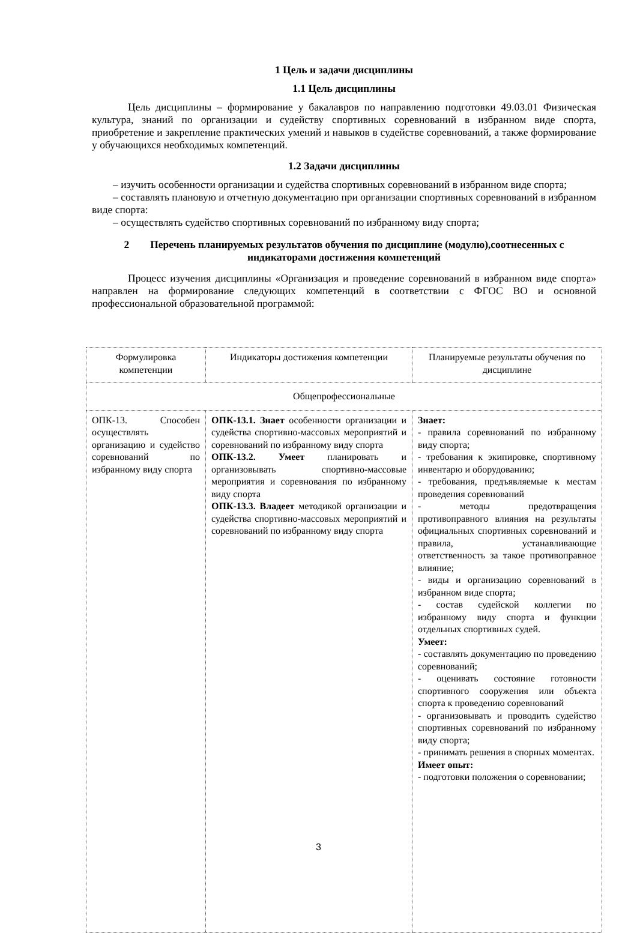1 Цель и задачи дисциплины
1.1 Цель дисциплины
Цель дисциплины – формирование у бакалавров по направлению подготовки 49.03.01 Физическая культура, знаний по организации и судейству спортивных соревнований в избранном виде спорта, приобретение и закрепление практических умений и навыков в судействе соревнований, а также формирование у обучающихся необходимых компетенций.
1.2 Задачи дисциплины
– изучить особенности организации и судейства спортивных соревнований в избранном виде спорта;
– составлять плановую и отчетную документацию при организации спортивных соревнований в избранном виде спорта:
– осуществлять судейство спортивных соревнований по избранному виду спорта;
2 Перечень планируемых результатов обучения по дисциплине (модулю),соотнесенных с индикаторами достижения компетенций
Процесс изучения дисциплины «Организация и проведение соревнований в избранном виде спорта» направлен на формирование следующих компетенций в соответствии с ФГОС ВО и основной профессиональной образовательной программой:
| Формулировка компетенции | Индикаторы достижения компетенции | Планируемые результаты обучения по дисциплине |
| Общепрофессиональные | | |
| ОПК-13. Способен осуществлять организацию и судейство соревнований по избранному виду спорта | ОПК-13.1. Знает особенности организации и судейства спортивно-массовых мероприятий и соревнований по избранному виду спорта ОПК-13.2. Умеет планировать и организовывать спортивно-массовые мероприятия и соревнования по избранному виду спорта ОПК-13.3. Владеет методикой организации и судейства спортивно-массовых мероприятий и соревнований по избранному виду спорта | Знает: - правила соревнований по избранному виду спорта; - требования к экипировке, спортивному инвентарю и оборудованию; - требования, предъявляемые к местам проведения соревнований - методы предотвращения противоправного влияния на результаты официальных спортивных соревнований и правила, устанавливающие ответственность за такое противоправное влияние; - виды и организацию соревнований в избранном виде спорта; - состав судейской коллегии по избранному виду спорта и функции отдельных спортивных судей. Умеет: - составлять документацию по проведению соревнований; - оценивать состояние готовности спортивного сооружения или объекта спорта к проведению соревнований - организовывать и проводить судейство спортивных соревнований по избранному виду спорта; - принимать решения в спорных моментах. Имеет опыт: - подготовки положения о соревновании; |
3